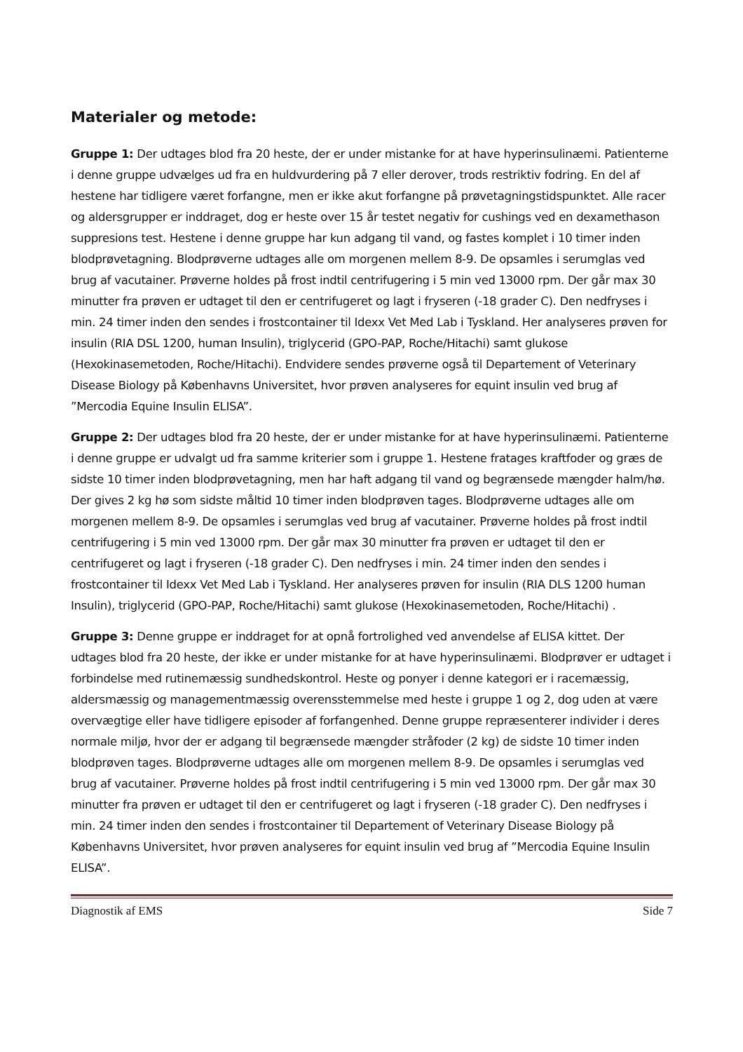Materialer og metode:
Gruppe 1: Der udtages blod fra 20 heste, der er under mistanke for at have hyperinsulinæmi. Patienterne i denne gruppe udvælges ud fra en huldvurdering på 7 eller derover, trods restriktiv fodring. En del af hestene har tidligere været forfangne, men er ikke akut forfangne på prøvetagningstidspunktet. Alle racer og aldersgrupper er inddraget, dog er heste over 15 år testet negativ for cushings ved en dexamethason suppresions test. Hestene i denne gruppe har kun adgang til vand, og fastes komplet i 10 timer inden blodprøvetagning. Blodprøverne udtages alle om morgenen mellem 8-9. De opsamles i serumglas ved brug af vacutainer. Prøverne holdes på frost indtil centrifugering i 5 min ved 13000 rpm. Der går max 30 minutter fra prøven er udtaget til den er centrifugeret og lagt i fryseren (-18 grader C). Den nedfryses i min. 24 timer inden den sendes i frostcontainer til Idexx Vet Med Lab i Tyskland. Her analyseres prøven for insulin (RIA DSL 1200, human Insulin), triglycerid (GPO-PAP, Roche/Hitachi) samt glukose (Hexokinasemetoden, Roche/Hitachi). Endvidere sendes prøverne også til Departement of Veterinary Disease Biology på Københavns Universitet, hvor prøven analyseres for equint insulin ved brug af ”Mercodia Equine Insulin ELISA”.
Gruppe 2: Der udtages blod fra 20 heste, der er under mistanke for at have hyperinsulinæmi. Patienterne i denne gruppe er udvalgt ud fra samme kriterier som i gruppe 1. Hestene fratages kraftfoder og græs de sidste 10 timer inden blodprøvetagning, men har haft adgang til vand og begrænsede mængder halm/hø. Der gives 2 kg hø som sidste måltid 10 timer inden blodprøven tages. Blodprøverne udtages alle om morgenen mellem 8-9. De opsamles i serumglas ved brug af vacutainer. Prøverne holdes på frost indtil centrifugering i 5 min ved 13000 rpm. Der går max 30 minutter fra prøven er udtaget til den er centrifugeret og lagt i fryseren (-18 grader C). Den nedfryses i min. 24 timer inden den sendes i frostcontainer til Idexx Vet Med Lab i Tyskland. Her analyseres prøven for insulin (RIA DLS 1200 human Insulin), triglycerid (GPO-PAP, Roche/Hitachi) samt glukose (Hexokinasemetoden, Roche/Hitachi) .
Gruppe 3: Denne gruppe er inddraget for at opnå fortrolighed ved anvendelse af ELISA kittet. Der udtages blod fra 20 heste, der ikke er under mistanke for at have hyperinsulinæmi. Blodprøver er udtaget i forbindelse med rutinemæssig sundhedskontrol. Heste og ponyer i denne kategori er i racemæssig, aldersmæssig og managementmæssig overensstemmelse med heste i gruppe 1 og 2, dog uden at være overvægtige eller have tidligere episoder af forfangenhed. Denne gruppe repræsenterer individer i deres normale miljø, hvor der er adgang til begrænsede mængder stråfoder (2 kg) de sidste 10 timer inden blodprøven tages. Blodprøverne udtages alle om morgenen mellem 8-9. De opsamles i serumglas ved brug af vacutainer. Prøverne holdes på frost indtil centrifugering i 5 min ved 13000 rpm. Der går max 30 minutter fra prøven er udtaget til den er centrifugeret og lagt i fryseren (-18 grader C). Den nedfryses i min. 24 timer inden den sendes i frostcontainer til Departement of Veterinary Disease Biology på Københavns Universitet, hvor prøven analyseres for equint insulin ved brug af ”Mercodia Equine Insulin ELISA”.
Diagnostik af EMS Side 7